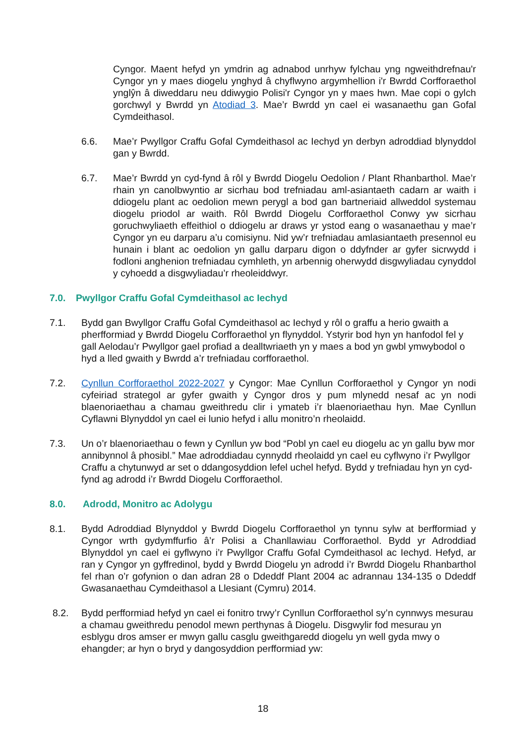Cyngor. Maent hefyd yn ymdrin ag adnabod unrhyw fylchau yng ngweithdrefnau'r Cyngor yn y maes diogelu ynghyd â chyflwyno argymhellion i'r Bwrdd Corfforaethol ynglŷn â diweddaru neu ddiwygio Polisi'r Cyngor yn y maes hwn. Mae copi o gylch gorchwyl y Bwrdd yn Atodiad 3. Mae’r Bwrdd yn cael ei wasanaethu gan Gofal Cymdeithasol.
6.6. Mae’r Pwyllgor Craffu Gofal Cymdeithasol ac Iechyd yn derbyn adroddiad blynyddol gan y Bwrdd.
6.7. Mae’r Bwrdd yn cyd-fynd â rôl y Bwrdd Diogelu Oedolion / Plant Rhanbarthol. Mae’r rhain yn canolbwyntio ar sicrhau bod trefniadau aml-asiantaeth cadarn ar waith i ddiogelu plant ac oedolion mewn perygl a bod gan bartneriaid allweddol systemau diogelu priodol ar waith. Rôl Bwrdd Diogelu Corfforaethol Conwy yw sicrhau goruchwyliaeth effeithiol o ddiogelu ar draws yr ystod eang o wasanaethau y mae’r Cyngor yn eu darparu a’u comisiynu. Nid yw’r trefniadau amlasiantaeth presennol eu hunain i blant ac oedolion yn gallu darparu digon o ddyfnder ar gyfer sicrwydd i fodloni anghenion trefniadau cymhleth, yn arbennig oherwydd disgwyliadau cynyddol y cyhoedd a disgwyliadau’r rheoleiddwyr.
7.0. Pwyllgor Craffu Gofal Cymdeithasol ac Iechyd
7.1. Bydd gan Bwyllgor Craffu Gofal Cymdeithasol ac Iechyd y rôl o graffu a herio gwaith a pherfformiad y Bwrdd Diogelu Corfforaethol yn flynyddol. Ystyrir bod hyn yn hanfodol fel y gall Aelodau’r Pwyllgor gael profiad a dealltwriaeth yn y maes a bod yn gwbl ymwybodol o hyd a lled gwaith y Bwrdd a’r trefniadau corfforaethol.
7.2. Cynllun Corfforaethol 2022-2027 y Cyngor: Mae Cynllun Corfforaethol y Cyngor yn nodi cyfeiriad strategol ar gyfer gwaith y Cyngor dros y pum mlynedd nesaf ac yn nodi blaenoriaethau a chamau gweithredu clir i ymateb i’r blaenoriaethau hyn. Mae Cynllun Cyflawni Blynyddol yn cael ei lunio hefyd i allu monitro’n rheolaidd.
7.3. Un o’r blaenoriaethau o fewn y Cynllun yw bod “Pobl yn cael eu diogelu ac yn gallu byw mor annibynnol â phosibl.” Mae adroddiadau cynnydd rheolaidd yn cael eu cyflwyno i’r Pwyllgor Craffu a chytunwyd ar set o ddangosyddion lefel uchel hefyd. Bydd y trefniadau hyn yn cyd-fynd ag adrodd i’r Bwrdd Diogelu Corfforaethol.
8.0. Adrodd, Monitro ac Adolygu
8.1. Bydd Adroddiad Blynyddol y Bwrdd Diogelu Corfforaethol yn tynnu sylw at berfformiad y Cyngor wrth gydymffurfio â’r Polisi a Chanllawiau Corfforaethol. Bydd yr Adroddiad Blynyddol yn cael ei gyflwyno i’r Pwyllgor Craffu Gofal Cymdeithasol ac Iechyd. Hefyd, ar ran y Cyngor yn gyffredinol, bydd y Bwrdd Diogelu yn adrodd i’r Bwrdd Diogelu Rhanbarthol fel rhan o’r gofynion o dan adran 28 o Ddeddf Plant 2004 ac adrannau 134-135 o Ddeddf Gwasanaethau Cymdeithasol a Llesiant (Cymru) 2014.
8.2. Bydd perfformiad hefyd yn cael ei fonitro trwy’r Cynllun Corfforaethol sy’n cynnwys mesurau a chamau gweithredu penodol mewn perthynas â Diogelu. Disgwylir fod mesurau yn esblygu dros amser er mwyn gallu casglu gweithgaredd diogelu yn well gyda mwy o ehangder; ar hyn o bryd y dangosyddion perfformiad yw:
18